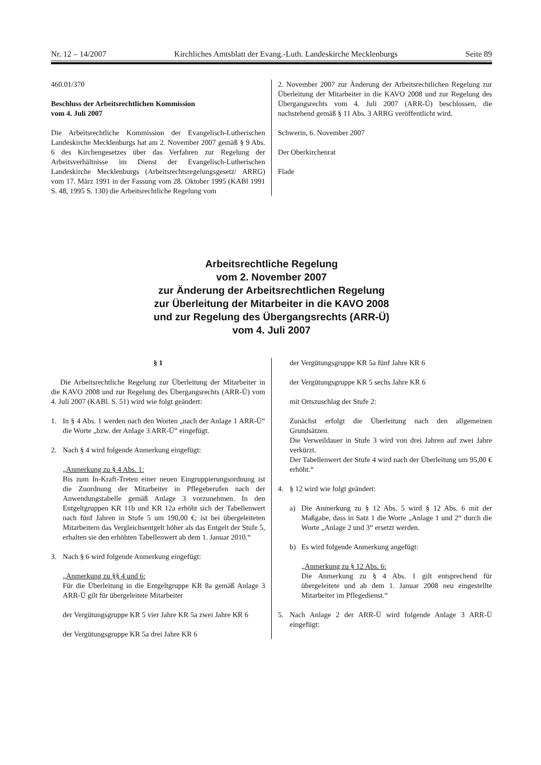Nr. 12 – 14/2007 Kirchliches Amtsblatt der Evang.-Luth. Landeskirche Mecklenburgs Seite 89
460.01/370
Beschluss der Arbeitsrechtlichen Kommission
vom 4. Juli 2007
Die Arbeitsrechtliche Kommission der Evangelisch-Lutherischen Landeskirche Mecklenburgs hat am 2. November 2007 gemäß § 9 Abs. 6 des Kirchengesetzes über das Verfahren zur Regelung der Arbeitsverhältnisse im Dienst der Evangelisch-Lutherischen Landeskirche Mecklenburgs (Arbeitsrechtsregelungsgesetz/ ARRG) vom 17. März 1991 in der Fassung vom 28. Oktober 1995 (KABl 1991 S. 48, 1995 S. 130) die Arbeitsrechtliche Regelung vom
2. November 2007 zur Änderung der Arbeitsrechtlichen Regelung zur Überleitung der Mitarbeiter in die KAVO 2008 und zur Regelung des Übergangsrechts vom 4. Juli 2007 (ARR-Ü) beschlossen, die nachstehend gemäß § 11 Abs. 3 ARRG veröffentlicht wird.
Schwerin, 6. November 2007
Der Oberkirchenrat
Flade
Arbeitsrechtliche Regelung
vom 2. November 2007
zur Änderung der Arbeitsrechtlichen Regelung
zur Überleitung der Mitarbeiter in die KAVO 2008
und zur Regelung des Übergangsrechts (ARR-Ü)
vom 4. Juli 2007
§ 1
Die Arbeitsrechtliche Regelung zur Überleitung der Mitarbeiter in die KAVO 2008 und zur Regelung des Übergangsrechts (ARR-Ü) vom 4. Juli 2007 (KABl. S. 51) wird wie folgt geändert:
1. In § 4 Abs. 1 werden nach den Worten „nach der Anlage 1 ARR-Ü“ die Worte „bzw. der Anlage 3 ARR-Ü“ eingefügt.
2. Nach § 4 wird folgende Anmerkung eingefügt:
„Anmerkung zu § 4 Abs. 1:
Bis zum In-Kraft-Treten einer neuen Eingruppierungsordnung ist die Zuordnung der Mitarbeiter in Pflegeberufen nach der Anwendungstabelle gemäß Anlage 3 vorzunehmen. In den Entgeltgruppen KR 11b und KR 12a erhöht sich der Tabellenwert nach fünf Jahren in Stufe 5 um 190,00 €; ist bei übergeleiteten Mitarbeitern das Vergleichsentgelt höher als das Entgelt der Stufe 5, erhalten sie den erhöhten Tabellenwert ab dem 1. Januar 2010.“
3. Nach § 6 wird folgende Anmerkung eingefügt:
„Anmerkung zu §§ 4 und 6:
Für die Überleitung in die Entgeltgruppe KR 8a gemäß Anlage 3 ARR-Ü gilt für übergeleitete Mitarbeiter
der Vergütungsgruppe KR 5 vier Jahre KR 5a zwei Jahre KR 6
der Vergütungsgruppe KR 5a drei Jahre KR 6
der Vergütungsgruppe KR 5a fünf Jahre KR 6
der Vergütungsgruppe KR 5 sechs Jahre KR 6
mit Ortszuschlag der Stufe 2:
Zunächst erfolgt die Überleitung nach den allgemeinen Grundsätzen.
Die Verweildauer in Stufe 3 wird von drei Jahren auf zwei Jahre verkürzt.
Der Tabellenwert der Stufe 4 wird nach der Überleitung um 95,00 € erhöht.“
4. § 12 wird wie folgt geändert:
a) Die Anmerkung zu § 12 Abs. 5 wird § 12 Abs. 6 mit der Maßgabe, dass in Satz 1 die Worte „Anlage 1 und 2“ durch die Worte „Anlage 2 und 3“ ersetzt werden.
b) Es wird folgende Anmerkung angefügt:
„Anmerkung zu § 12 Abs. 6:
Die Anmerkung zu § 4 Abs. 1 gilt entsprechend für übergeleitete und ab dem 1. Januar 2008 neu eingestellte Mitarbeiter im Pflegedienst.“
5. Nach Anlage 2 der ARR-Ü wird folgende Anlage 3 ARR-Ü eingefügt: